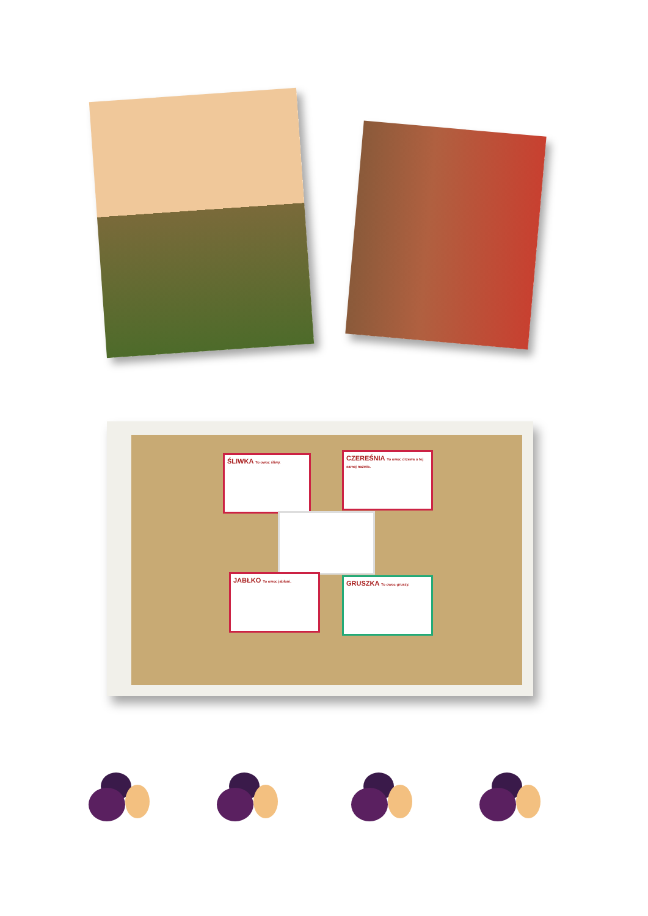ŚLIWKA To owoc śliwy.
CZEREŚNIA To owoc drzewa o tej samej nazwie.
JABŁKO To owoc jabłoni.
GRUSZKA To owoc gruszy.